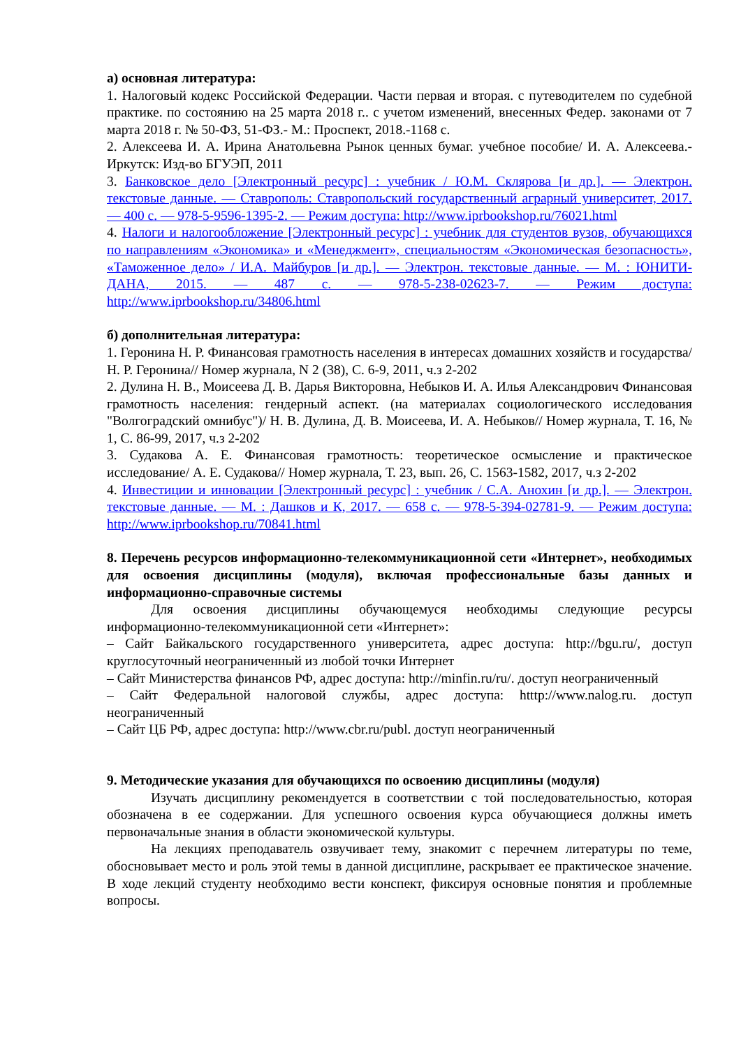а) основная литература:
1. Налоговый кодекс Российской Федерации. Части первая и вторая. с путеводителем по судебной практике. по состоянию на 25 марта 2018 г.. с учетом изменений, внесенных Федер. законами от 7 марта 2018 г. № 50-ФЗ, 51-ФЗ.- М.: Проспект, 2018.-1168 с.
2. Алексеева И. А. Ирина Анатольевна Рынок ценных бумаг. учебное пособие/ И. А. Алексеева.- Иркутск: Изд-во БГУЭП, 2011
3. Банковское дело [Электронный ресурс] : учебник / Ю.М. Склярова [и др.]. — Электрон. текстовые данные. — Ставрополь: Ставропольский государственный аграрный университет, 2017. — 400 c. — 978-5-9596-1395-2. — Режим доступа: http://www.iprbookshop.ru/76021.html
4. Налоги и налогообложение [Электронный ресурс] : учебник для студентов вузов, обучающихся по направлениям «Экономика» и «Менеджмент», специальностям «Экономическая безопасность», «Таможенное дело» / И.А. Майбуров [и др.]. — Электрон. текстовые данные. — М. : ЮНИТИ-ДАНА, 2015. — 487 c. — 978-5-238-02623-7. — Режим доступа: http://www.iprbookshop.ru/34806.html
б) дополнительная литература:
1. Геронина Н. Р. Финансовая грамотность населения в интересах домашних хозяйств и государства/ Н. Р. Геронина// Номер журнала, N 2 (38), С. 6-9, 2011, ч.з 2-202
2. Дулина Н. В., Моисеева Д. В. Дарья Викторовна, Небыков И. А. Илья Александрович Финансовая грамотность населения: гендерный аспект. (на материалах социологического исследования "Волгоградский омнибус")/ Н. В. Дулина, Д. В. Моисеева, И. А. Небыков// Номер журнала, Т. 16, № 1, С. 86-99, 2017, ч.з 2-202
3. Судакова А. Е. Финансовая грамотность: теоретическое осмысление и практическое исследование/ А. Е. Судакова// Номер журнала, Т. 23, вып. 26, С. 1563-1582, 2017, ч.з 2-202
4. Инвестиции и инновации [Электронный ресурс] : учебник / С.А. Анохин [и др.]. — Электрон. текстовые данные. — М. : Дашков и К, 2017. — 658 c. — 978-5-394-02781-9. — Режим доступа: http://www.iprbookshop.ru/70841.html
8. Перечень ресурсов информационно-телекоммуникационной сети «Интернет», необходимых для освоения дисциплины (модуля), включая профессиональные базы данных и информационно-справочные системы
Для освоения дисциплины обучающемуся необходимы следующие ресурсы информационно-телекоммуникационной сети «Интернет»:
– Сайт Байкальского государственного университета, адрес доступа: http://bgu.ru/, доступ круглосуточный неограниченный из любой точки Интернет
– Сайт Министерства финансов РФ, адрес доступа: http://minfin.ru/ru/. доступ неограниченный
– Сайт Федеральной налоговой службы, адрес доступа: htttp://www.nalog.ru. доступ неограниченный
– Сайт ЦБ РФ, адрес доступа: http://www.cbr.ru/publ. доступ неограниченный
9. Методические указания для обучающихся по освоению дисциплины (модуля)
Изучать дисциплину рекомендуется в соответствии с той последовательностью, которая обозначена в ее содержании. Для успешного освоения курса обучающиеся должны иметь первоначальные знания в области экономической культуры.
На лекциях преподаватель озвучивает тему, знакомит с перечнем литературы по теме, обосновывает место и роль этой темы в данной дисциплине, раскрывает ее практическое значение. В ходе лекций студенту необходимо вести конспект, фиксируя основные понятия и проблемные вопросы.